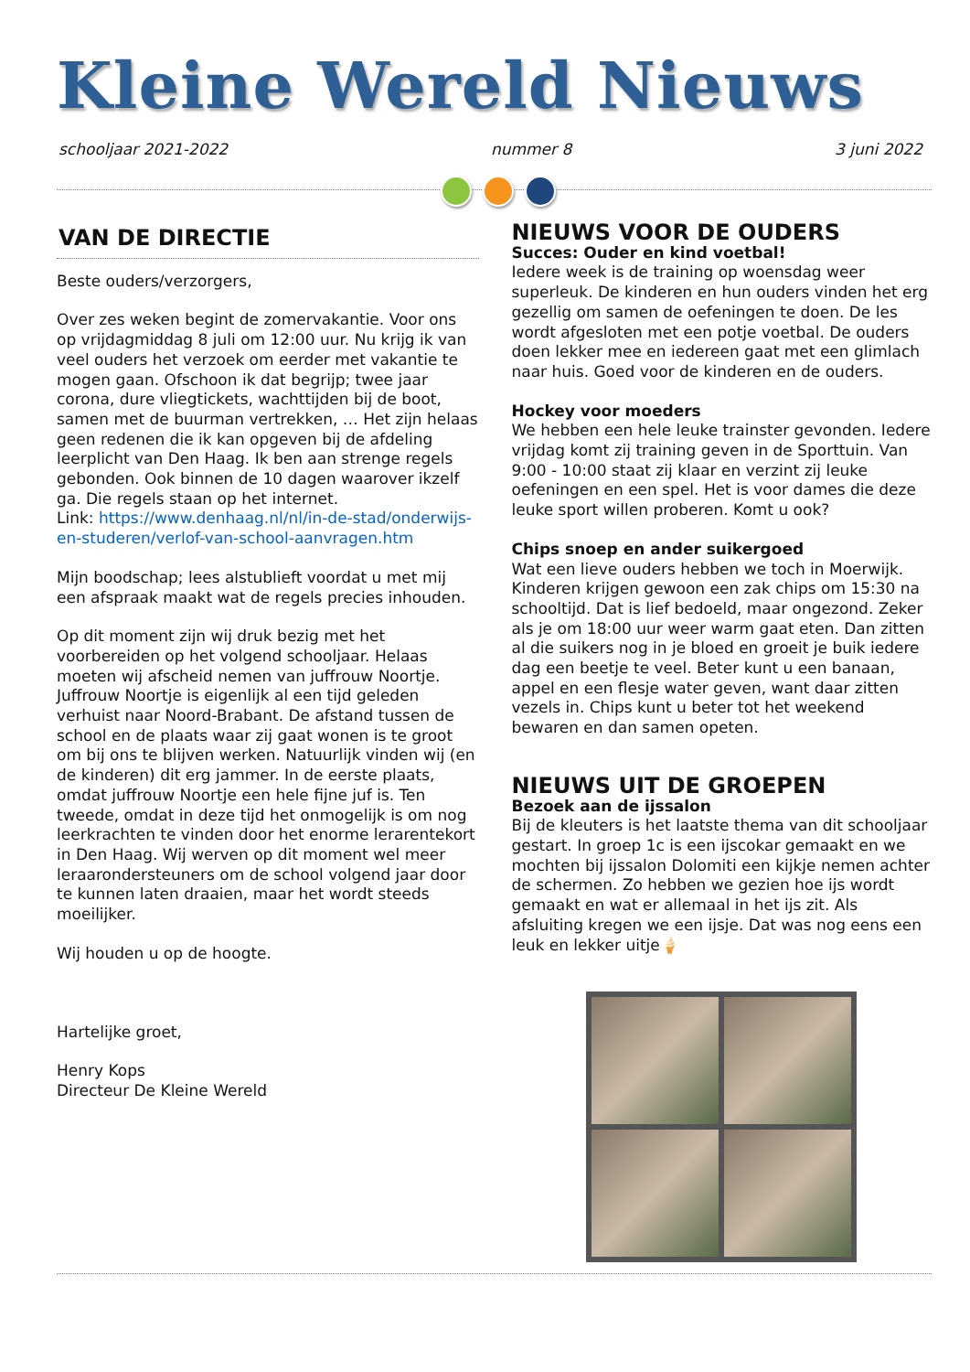Kleine Wereld Nieuws
schooljaar 2021-2022 nummer 8 3 juni 2022
VAN DE DIRECTIE
Beste ouders/verzorgers,
Over zes weken begint de zomervakantie. Voor ons op vrijdagmiddag 8 juli om 12:00 uur. Nu krijg ik van veel ouders het verzoek om eerder met vakantie te mogen gaan. Ofschoon ik dat begrijp; twee jaar corona, dure vliegtickets, wachttijden bij de boot, samen met de buurman vertrekken, … Het zijn helaas geen redenen die ik kan opgeven bij de afdeling leerplicht van Den Haag. Ik ben aan strenge regels gebonden. Ook binnen de 10 dagen waarover ikzelf ga. Die regels staan op het internet.
Link: https://www.denhaag.nl/nl/in-de-stad/onderwijs-en-studeren/verlof-van-school-aanvragen.htm
Mijn boodschap; lees alstublieft voordat u met mij een afspraak maakt wat de regels precies inhouden.
Op dit moment zijn wij druk bezig met het voorbereiden op het volgend schooljaar. Helaas moeten wij afscheid nemen van juffrouw Noortje. Juffrouw Noortje is eigenlijk al een tijd geleden verhuist naar Noord-Brabant. De afstand tussen de school en de plaats waar zij gaat wonen is te groot om bij ons te blijven werken. Natuurlijk vinden wij (en de kinderen) dit erg jammer. In de eerste plaats, omdat juffrouw Noortje een hele fijne juf is. Ten tweede, omdat in deze tijd het onmogelijk is om nog leerkrachten te vinden door het enorme lerarentekort in Den Haag. Wij werven op dit moment wel meer leraarondersteuners om de school volgend jaar door te kunnen laten draaien, maar het wordt steeds moeilijker.
Wij houden u op de hoogte.
Hartelijke groet,
Henry Kops
Directeur De Kleine Wereld
NIEUWS VOOR DE OUDERS
Succes: Ouder en kind voetbal!
Iedere week is de training op woensdag weer superleuk. De kinderen en hun ouders vinden het erg gezellig om samen de oefeningen te doen. De les wordt afgesloten met een potje voetbal. De ouders doen lekker mee en iedereen gaat met een glimlach naar huis. Goed voor de kinderen en de ouders.
Hockey voor moeders
We hebben een hele leuke trainster gevonden. Iedere vrijdag komt zij training geven in de Sporttuin. Van 9:00 - 10:00 staat zij klaar en verzint zij leuke oefeningen en een spel. Het is voor dames die deze leuke sport willen proberen. Komt u ook?
Chips snoep en ander suikergoed
Wat een lieve ouders hebben we toch in Moerwijk. Kinderen krijgen gewoon een zak chips om 15:30 na schooltijd. Dat is lief bedoeld, maar ongezond. Zeker als je om 18:00 uur weer warm gaat eten. Dan zitten al die suikers nog in je bloed en groeit je buik iedere dag een beetje te veel. Beter kunt u een banaan, appel en een flesje water geven, want daar zitten vezels in. Chips kunt u beter tot het weekend bewaren en dan samen opeten.
NIEUWS UIT DE GROEPEN
Bezoek aan de ijssalon
Bij de kleuters is het laatste thema van dit schooljaar gestart. In groep 1c is een ijscokar gemaakt en we mochten bij ijssalon Dolomiti een kijkje nemen achter de schermen. Zo hebben we gezien hoe ijs wordt gemaakt en wat er allemaal in het ijs zit. Als afsluiting kregen we een ijsje. Dat was nog eens een leuk en lekker uitje🍦